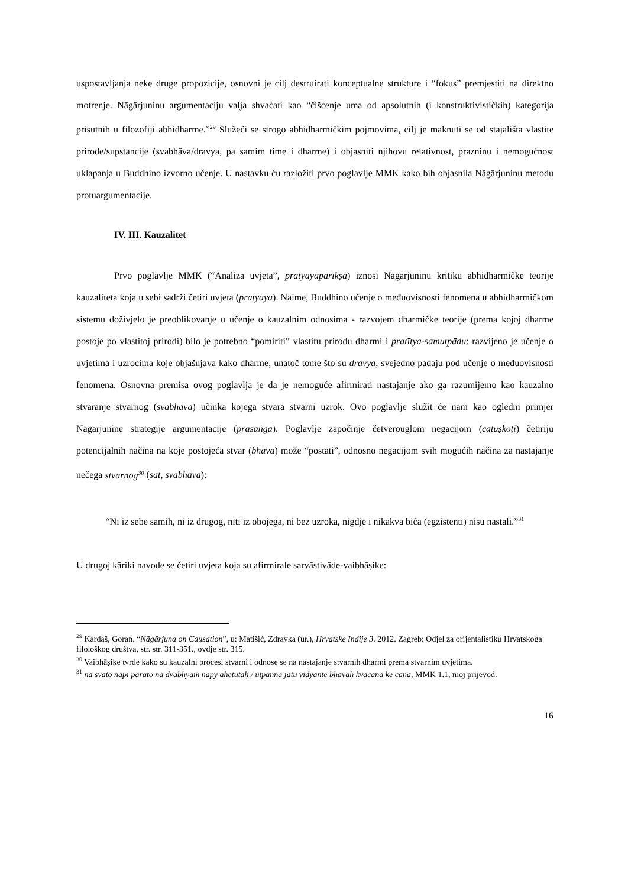uspostavljanja neke druge propozicije, osnovni je cilj destruirati konceptualne strukture i “fokus” premjestiti na direktno motrenje. Nāgārjuninu argumentaciju valja shvaćati kao “čišćenje uma od apsolutnih (i konstruktivističkih) kategorija prisutnih u filozofiji abhidharme.”<sup>29</sup> Služeći se strogo abhidharmičkim pojmovima, cilj je maknuti se od stajališta vlastite prirode/supstancije (svabhāva/dravya, pa samim time i dharme) i objasniti njihovu relativnost, prazninu i nemogućnost uklapanja u Buddhino izvorno učenje. U nastavku ću razložiti prvo poglavlje MMK kako bih objasnila Nāgārjuninu metodu protuargumentacije.
IV. III. Kauzalitet
Prvo poglavlje MMK (“Analiza uvjeta”, pratyayaparīkṣā) iznosi Nāgārjuninu kritiku abhidharmičke teorije kauzaliteta koja u sebi sadrži četiri uvjeta (pratyaya). Naime, Buddhino učenje o međuovisnosti fenomena u abhidharmičkom sistemu doživjelo je preoblikovanje u učenje o kauzalnim odnosima - razvojem dharmičke teorije (prema kojoj dharme postoje po vlastitoj prirodi) bilo je potrebno “pomiriti” vlastitu prirodu dharmi i pratītya-samutpādu: razvijeno je učenje o uvjetima i uzrocima koje objašnjava kako dharme, unatoč tome što su dravya, svejedno padaju pod učenje o međuovisnosti fenomena. Osnovna premisa ovog poglavlja je da je nemoguće afirmirati nastajanje ako ga razumijemo kao kauzalno stvaranje stvarnog (svabhāva) učinka kojega stvara stvarni uzrok. Ovo poglavlje služit će nam kao ogledni primjer Nāgārjunine strategije argumentacije (prasaṅga). Poglavlje započinje četverouglom negacijom (catuṣkoṭi) četiriju potencijalnih načina na koje postojeća stvar (bhāva) može “postati”, odnosno negacijom svih mogućih načina za nastajanje nečega stvarnog<sup>30</sup> (sat, svabhāva):
“Ni iz sebe samih, ni iz drugog, niti iz obojega, ni bez uzroka, nigdje i nikakva bića (egzistenti) nisu nastali.”<sup>31</sup>
U drugoj kāriki navode se četiri uvjeta koja su afirmirale sarvāstivāde-vaibhāṣike:
<sup>29</sup> Kardaš, Goran. “Nāgārjuna on Causation”, u: Matišić, Zdravka (ur.), Hrvatske Indije 3. 2012. Zagreb: Odjel za orijentalistiku Hrvatskoga filološkog društva, str. str. 311-351., ovdje str. 315.
<sup>30</sup> Vaibhāṣike tvrde kako su kauzalni procesi stvarni i odnose se na nastajanje stvarnih dharmi prema stvarnim uvjetima.
<sup>31</sup> na svato nāpi parato na dvābhyāṁ nāpy ahetutaḥ / utpannā jātu vidyante bhāvāḥ kvacana ke cana, MMK 1.1, moj prijevod.
16